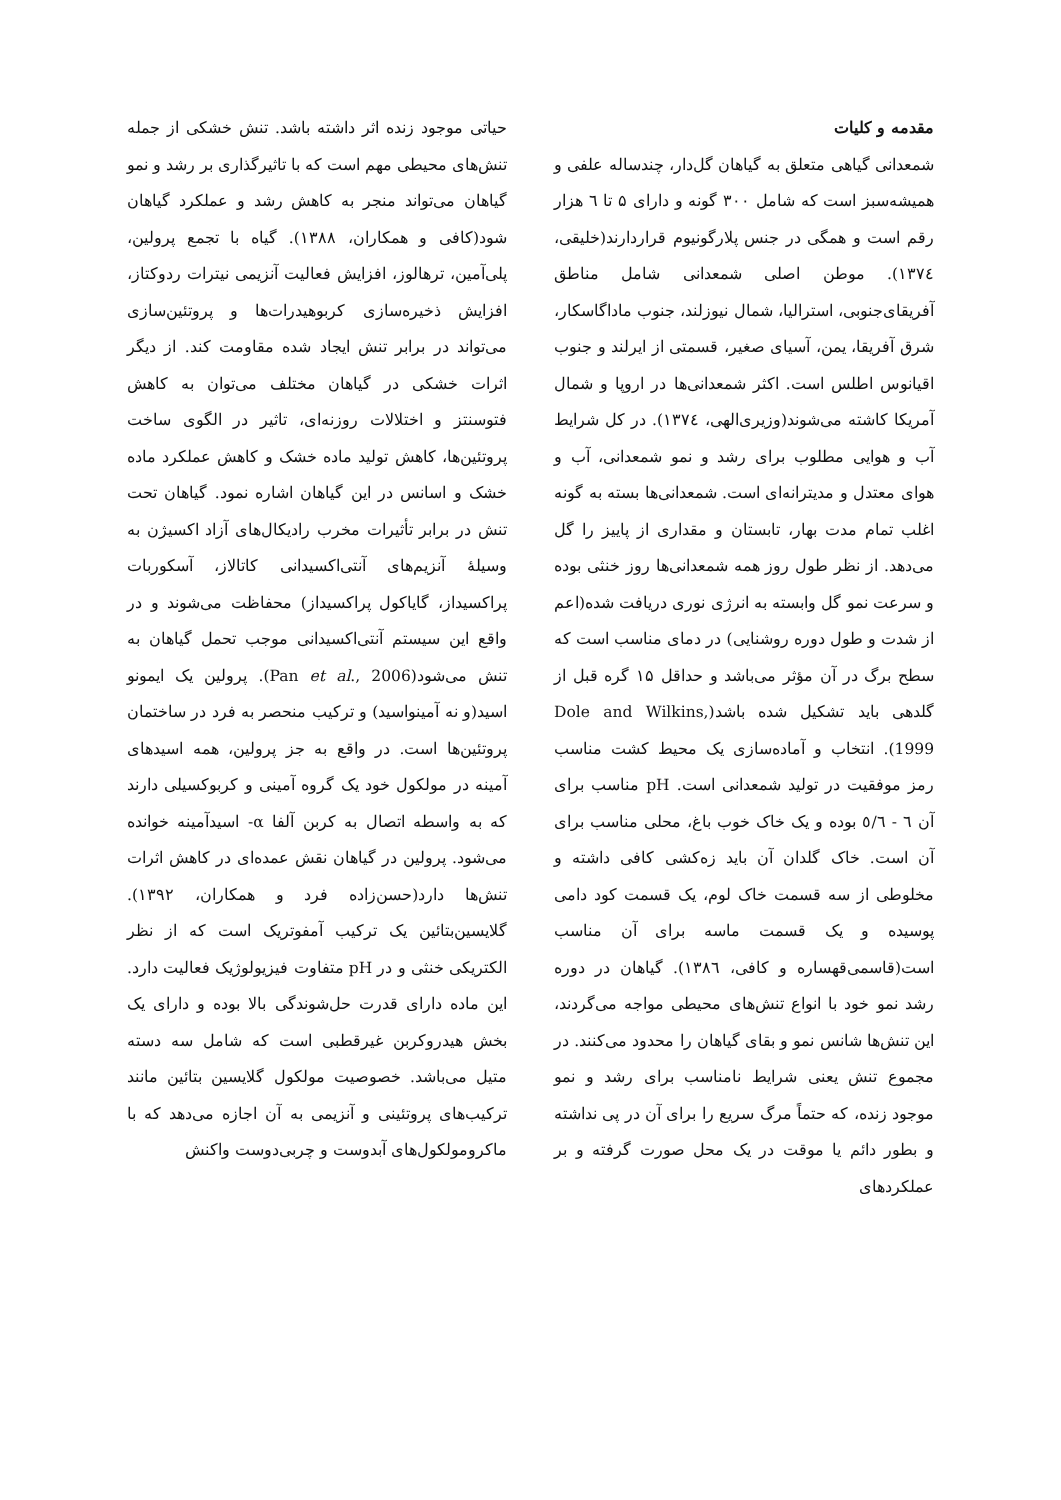مقدمه و کلیات
شمعدانی گیاهی متعلق به گیاهان گل‌دار، چندساله علفی و همیشه‌سبز است که شامل ۳۰۰ گونه و دارای ۵ تا ٦ هزار رقم است و همگی در جنس پلارگونیوم قراردارند(خلیقی، ١٣٧٤). موطن اصلی شمعدانی شامل مناطق آفریقای‌جنوبی، استرالیا، شمال نیوزلند، جنوب ماداگاسکار، شرق آفریقا، یمن، آسیای صغیر، قسمتی از ایرلند و جنوب اقیانوس اطلس است. اکثر شمعدانی‌ها در اروپا و شمال آمریکا کاشته می‌شوند(وزیری‌الهی، ١٣٧٤). در کل شرایط آب و هوایی مطلوب برای رشد و نمو شمعدانی، آب و هوای معتدل و مدیترانه‌ای است. شمعدانی‌ها بسته به گونه اغلب تمام مدت بهار، تابستان و مقداری از پاییز را گل می‌دهد. از نظر طول روز همه شمعدانی‌ها روز خنثی بوده و سرعت نمو گل وابسته به انرژی نوری دریافت شده(اعم از شدت و طول دوره روشنایی) در دمای مناسب است که سطح برگ در آن مؤثر می‌باشد و حداقل ۱۵ گره قبل از گلدهی باید تشکیل شده باشد(Dole and Wilkins, 1999). انتخاب و آماده‌سازی یک محیط کشت مناسب رمز موفقیت در تولید شمعدانی است. pH مناسب برای آن ٦ - ٥/٦ بوده و یک خاک خوب باغ، محلی مناسب برای آن است. خاک گلدان آن باید زه‌کشی کافی داشته و مخلوطی از سه قسمت خاک لوم، یک قسمت کود دامی پوسیده و یک قسمت ماسه برای آن مناسب است(قاسمی‌قهساره و کافی، ١٣٨٦). گیاهان در دوره رشد نمو خود با انواع تنش‌های محیطی مواجه می‌گردند، این تنش‌ها شانس نمو و بقای گیاهان را محدود می‌کنند. در مجموع تنش یعنی شرایط نامناسب برای رشد و نمو موجود زنده، که حتماً مرگ سریع را برای آن در پی نداشته و بطور دائم یا موقت در یک محل صورت گرفته و بر عملکردهای
حیاتی موجود زنده اثر داشته باشد. تنش خشکی از جمله تنش‌های محیطی مهم است که با تاثیرگذاری بر رشد و نمو گیاهان می‌تواند منجر به کاهش رشد و عملکرد گیاهان شود(کافی و همکاران، ١٣٨٨). گیاه با تجمع پرولین، پلی‌آمین، ترهالوز، افزایش فعالیت آنزیمی نیترات ردوکتاز، افزایش ذخیره‌سازی کربوهیدرات‌ها و پروتئین‌سازی می‌تواند در برابر تنش ایجاد شده مقاومت کند. از دیگر اثرات خشکی در گیاهان مختلف می‌توان به کاهش فتوسنتز و اختلالات روزنه‌ای، تاثیر در الگوی ساخت پروتئین‌ها، کاهش تولید ماده خشک و کاهش عملکرد ماده خشک و اسانس در این گیاهان اشاره نمود. گیاهان تحت تنش در برابر تأثیرات مخرب رادیکال‌های آزاد اکسیژن به وسیلهٔ آنزیم‌های آنتی‌اکسیدانی کاتالاز، آسکوربات پراکسیداز، گایاکول پراکسیداز) محفاظت می‌شوند و در واقع این سیستم آنتی‌اکسیدانی موجب تحمل گیاهان به تنش می‌شود(Pan et al., 2006). پرولین یک ایمونو اسید(و نه آمینواسید) و ترکیب منحصر به فرد در ساختمان پروتئین‌ها است. در واقع به جز پرولین، همه اسیدهای آمینه در مولکول خود یک گروه آمینی و کربوکسیلی دارند که به واسطه اتصال به کربن آلفا α- اسیدآمینه خوانده می‌شود. پرولین در گیاهان نقش عمده‌ای در کاهش اثرات تنش‌ها دارد(حسن‌زاده فرد و همکاران، ١٣٩٢). گلایسین‌بتائین یک ترکیب آمفوتریک است که از نظر الکتریکی خنثی و در pH متفاوت فیزیولوژیک فعالیت دارد. این ماده دارای قدرت حل‌شوندگی بالا بوده و دارای یک بخش هیدروکربن غیرقطبی است که شامل سه دسته متیل می‌باشد. خصوصیت مولکول گلایسین بتائین مانند ترکیب‌های پروتئینی و آنزیمی به آن اجازه می‌دهد که با ماکرومولکول‌های آبدوست و چربی‌دوست واکنش